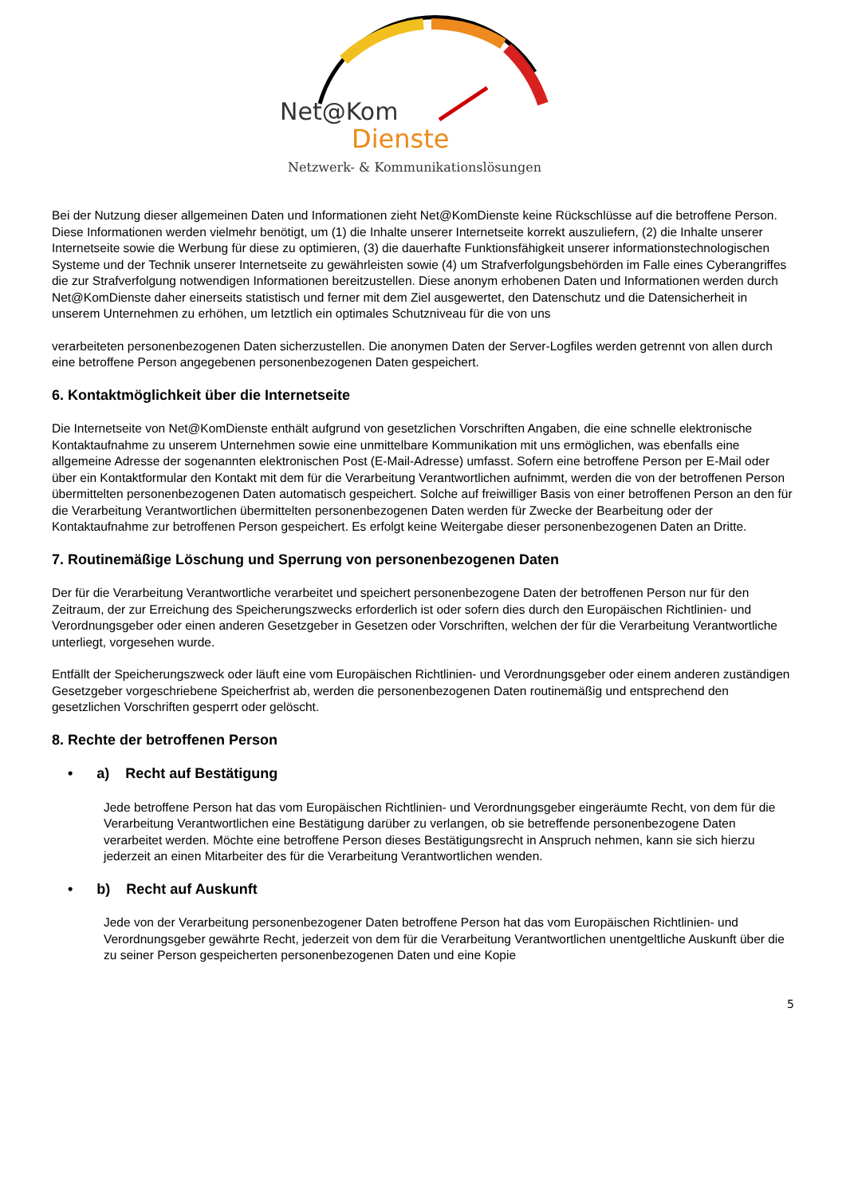Net@Kom
Dienste
Netzwerk- & Kommunikationslösungen
Bei der Nutzung dieser allgemeinen Daten und Informationen zieht Net@KomDienste keine Rückschlüsse auf die betroffene Person. Diese Informationen werden vielmehr benötigt, um (1) die Inhalte unserer Internetseite korrekt auszuliefern, (2) die Inhalte unserer Internetseite sowie die Werbung für diese zu optimieren, (3) die dauerhafte Funktionsfähigkeit unserer informationstechnologischen Systeme und der Technik unserer Internetseite zu gewährleisten sowie (4) um Strafverfolgungsbehörden im Falle eines Cyberangriffes die zur Strafverfolgung notwendigen Informationen bereitzustellen. Diese anonym erhobenen Daten und Informationen werden durch Net@KomDienste daher einerseits statistisch und ferner mit dem Ziel ausgewertet, den Datenschutz und die Datensicherheit in unserem Unternehmen zu erhöhen, um letztlich ein optimales Schutzniveau für die von uns
verarbeiteten personenbezogenen Daten sicherzustellen. Die anonymen Daten der Server-Logfiles werden getrennt von allen durch eine betroffene Person angegebenen personenbezogenen Daten gespeichert.
6. Kontaktmöglichkeit über die Internetseite
Die Internetseite von Net@KomDienste enthält aufgrund von gesetzlichen Vorschriften Angaben, die eine schnelle elektronische Kontaktaufnahme zu unserem Unternehmen sowie eine unmittelbare Kommunikation mit uns ermöglichen, was ebenfalls eine allgemeine Adresse der sogenannten elektronischen Post (E-Mail-Adresse) umfasst. Sofern eine betroffene Person per E-Mail oder über ein Kontaktformular den Kontakt mit dem für die Verarbeitung Verantwortlichen aufnimmt, werden die von der betroffenen Person übermittelten personenbezogenen Daten automatisch gespeichert. Solche auf freiwilliger Basis von einer betroffenen Person an den für die Verarbeitung Verantwortlichen übermittelten personenbezogenen Daten werden für Zwecke der Bearbeitung oder der Kontaktaufnahme zur betroffenen Person gespeichert. Es erfolgt keine Weitergabe dieser personenbezogenen Daten an Dritte.
7. Routinemäßige Löschung und Sperrung von personenbezogenen Daten
Der für die Verarbeitung Verantwortliche verarbeitet und speichert personenbezogene Daten der betroffenen Person nur für den Zeitraum, der zur Erreichung des Speicherungszwecks erforderlich ist oder sofern dies durch den Europäischen Richtlinien- und Verordnungsgeber oder einen anderen Gesetzgeber in Gesetzen oder Vorschriften, welchen der für die Verarbeitung Verantwortliche unterliegt, vorgesehen wurde.
Entfällt der Speicherungszweck oder läuft eine vom Europäischen Richtlinien- und Verordnungsgeber oder einem anderen zuständigen Gesetzgeber vorgeschriebene Speicherfrist ab, werden die personenbezogenen Daten routinemäßig und entsprechend den gesetzlichen Vorschriften gesperrt oder gelöscht.
8. Rechte der betroffenen Person
• a) Recht auf Bestätigung
Jede betroffene Person hat das vom Europäischen Richtlinien- und Verordnungsgeber eingeräumte Recht, von dem für die Verarbeitung Verantwortlichen eine Bestätigung darüber zu verlangen, ob sie betreffende personenbezogene Daten verarbeitet werden. Möchte eine betroffene Person dieses Bestätigungsrecht in Anspruch nehmen, kann sie sich hierzu jederzeit an einen Mitarbeiter des für die Verarbeitung Verantwortlichen wenden.
• b) Recht auf Auskunft
Jede von der Verarbeitung personenbezogener Daten betroffene Person hat das vom Europäischen Richtlinien- und Verordnungsgeber gewährte Recht, jederzeit von dem für die Verarbeitung Verantwortlichen unentgeltliche Auskunft über die zu seiner Person gespeicherten personenbezogenen Daten und eine Kopie
5